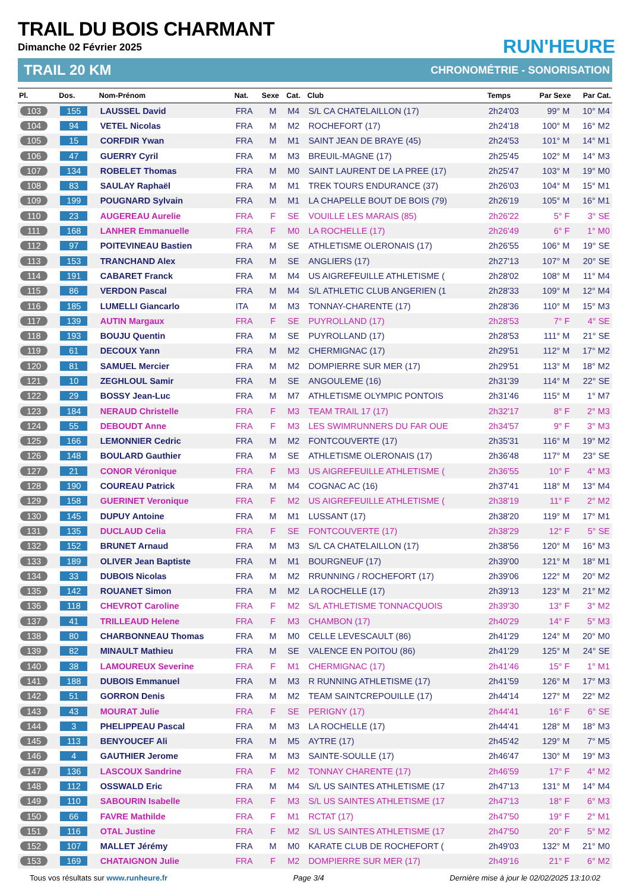TRAIL DU BOIS CHARMANT
Dimanche 02 Février 2025
RUN'HEURE
TRAIL 20 KM CHRONOMÉTRIE - SONORISATION
| Pl. | Dos. | Nom-Prénom | Nat. | Sexe | Cat. | Club | Temps | Par Sexe | Par Cat. |
| --- | --- | --- | --- | --- | --- | --- | --- | --- | --- |
| 103 | 155 | LAUSSEL David | FRA | M | M4 | S/L CA CHATELAILLON (17) | 2h24'03 | 99° M | 10° M4 |
| 104 | 94 | VETEL Nicolas | FRA | M | M2 | ROCHEFORT (17) | 2h24'18 | 100° M | 16° M2 |
| 105 | 15 | CORFDIR Ywan | FRA | M | M1 | SAINT JEAN DE BRAYE (45) | 2h24'53 | 101° M | 14° M1 |
| 106 | 47 | GUERRY Cyril | FRA | M | M3 | BREUIL-MAGNE (17) | 2h25'45 | 102° M | 14° M3 |
| 107 | 134 | ROBELET Thomas | FRA | M | M0 | SAINT LAURENT DE LA PREE (17) | 2h25'47 | 103° M | 19° M0 |
| 108 | 83 | SAULAY Raphaël | FRA | M | M1 | TREK TOURS ENDURANCE (37) | 2h26'03 | 104° M | 15° M1 |
| 109 | 199 | POUGNARD Sylvain | FRA | M | M1 | LA CHAPELLE BOUT DE BOIS (79) | 2h26'19 | 105° M | 16° M1 |
| 110 | 23 | AUGEREAU Aurelie | FRA | F | SE | VOUILLE LES MARAIS (85) | 2h26'22 | 5° F | 3° SE |
| 111 | 168 | LANHER Emmanuelle | FRA | F | M0 | LA ROCHELLE (17) | 2h26'49 | 6° F | 1° M0 |
| 112 | 97 | POITEVINEAU Bastien | FRA | M | SE | ATHLETISME OLERONAIS (17) | 2h26'55 | 106° M | 19° SE |
| 113 | 153 | TRANCHAND Alex | FRA | M | SE | ANGLIERS (17) | 2h27'13 | 107° M | 20° SE |
| 114 | 191 | CABARET Franck | FRA | M | M4 | US AIGREFEUILLE ATHLETISME ( | 2h28'02 | 108° M | 11° M4 |
| 115 | 86 | VERDON Pascal | FRA | M | M4 | S/L ATHLETIC CLUB ANGERIEN (1 | 2h28'33 | 109° M | 12° M4 |
| 116 | 185 | LUMELLI Giancarlo | ITA | M | M3 | TONNAY-CHARENTE (17) | 2h28'36 | 110° M | 15° M3 |
| 117 | 139 | AUTIN Margaux | FRA | F | SE | PUYROLLAND (17) | 2h28'53 | 7° F | 4° SE |
| 118 | 193 | BOUJU Quentin | FRA | M | SE | PUYROLLAND (17) | 2h28'53 | 111° M | 21° SE |
| 119 | 61 | DECOUX Yann | FRA | M | M2 | CHERMIGNAC (17) | 2h29'51 | 112° M | 17° M2 |
| 120 | 81 | SAMUEL Mercier | FRA | M | M2 | DOMPIERRE SUR MER (17) | 2h29'51 | 113° M | 18° M2 |
| 121 | 10 | ZEGHLOUL Samir | FRA | M | SE | ANGOULEME (16) | 2h31'39 | 114° M | 22° SE |
| 122 | 29 | BOSSY Jean-Luc | FRA | M | M7 | ATHLETISME OLYMPIC PONTOIS | 2h31'46 | 115° M | 1° M7 |
| 123 | 184 | NERAUD Christelle | FRA | F | M3 | TEAM TRAIL 17 (17) | 2h32'17 | 8° F | 2° M3 |
| 124 | 55 | DEBOUDT Anne | FRA | F | M3 | LES SWIMRUNNERS DU FAR OUE | 2h34'57 | 9° F | 3° M3 |
| 125 | 166 | LEMONNIER Cedric | FRA | M | M2 | FONTCOUVERTE (17) | 2h35'31 | 116° M | 19° M2 |
| 126 | 148 | BOULARD Gauthier | FRA | M | SE | ATHLETISME OLERONAIS (17) | 2h36'48 | 117° M | 23° SE |
| 127 | 21 | CONOR Véronique | FRA | F | M3 | US AIGREFEUILLE ATHLETISME ( | 2h36'55 | 10° F | 4° M3 |
| 128 | 190 | COUREAU Patrick | FRA | M | M4 | COGNAC AC (16) | 2h37'41 | 118° M | 13° M4 |
| 129 | 158 | GUERINET Veronique | FRA | F | M2 | US AIGREFEUILLE ATHLETISME ( | 2h38'19 | 11° F | 2° M2 |
| 130 | 145 | DUPUY Antoine | FRA | M | M1 | LUSSANT (17) | 2h38'20 | 119° M | 17° M1 |
| 131 | 135 | DUCLAUD Celia | FRA | F | SE | FONTCOUVERTE (17) | 2h38'29 | 12° F | 5° SE |
| 132 | 152 | BRUNET Arnaud | FRA | M | M3 | S/L CA CHATELAILLON (17) | 2h38'56 | 120° M | 16° M3 |
| 133 | 189 | OLIVER Jean Baptiste | FRA | M | M1 | BOURGNEUF (17) | 2h39'00 | 121° M | 18° M1 |
| 134 | 33 | DUBOIS Nicolas | FRA | M | M2 | RRUNNING / ROCHEFORT (17) | 2h39'06 | 122° M | 20° M2 |
| 135 | 142 | ROUANET Simon | FRA | M | M2 | LA ROCHELLE (17) | 2h39'13 | 123° M | 21° M2 |
| 136 | 118 | CHEVROT Caroline | FRA | F | M2 | S/L ATHLETISME TONNACQUOIS | 2h39'30 | 13° F | 3° M2 |
| 137 | 41 | TRILLEAUD Helene | FRA | F | M3 | CHAMBON (17) | 2h40'29 | 14° F | 5° M3 |
| 138 | 80 | CHARBONNEAU Thomas | FRA | M | M0 | CELLE LEVESCAULT (86) | 2h41'29 | 124° M | 20° M0 |
| 139 | 82 | MINAULT Mathieu | FRA | M | SE | VALENCE EN POITOU (86) | 2h41'29 | 125° M | 24° SE |
| 140 | 38 | LAMOUREUX Severine | FRA | F | M1 | CHERMIGNAC (17) | 2h41'46 | 15° F | 1° M1 |
| 141 | 188 | DUBOIS Emmanuel | FRA | M | M3 | R RUNNING ATHLETISME (17) | 2h41'59 | 126° M | 17° M3 |
| 142 | 51 | GORRON Denis | FRA | M | M2 | TEAM SAINTCREPOUILLE (17) | 2h44'14 | 127° M | 22° M2 |
| 143 | 43 | MOURAT Julie | FRA | F | SE | PERIGNY (17) | 2h44'41 | 16° F | 6° SE |
| 144 | 3 | PHELIPPEAU Pascal | FRA | M | M3 | LA ROCHELLE (17) | 2h44'41 | 128° M | 18° M3 |
| 145 | 113 | BENYOUCEF Ali | FRA | M | M5 | AYTRE (17) | 2h45'42 | 129° M | 7° M5 |
| 146 | 4 | GAUTHIER Jerome | FRA | M | M3 | SAINTE-SOULLE (17) | 2h46'47 | 130° M | 19° M3 |
| 147 | 136 | LASCOUX Sandrine | FRA | F | M2 | TONNAY CHARENTE (17) | 2h46'59 | 17° F | 4° M2 |
| 148 | 112 | OSSWALD Eric | FRA | M | M4 | S/L US SAINTES ATHLETISME (17 | 2h47'13 | 131° M | 14° M4 |
| 149 | 110 | SABOURIN Isabelle | FRA | F | M3 | S/L US SAINTES ATHLETISME (17 | 2h47'13 | 18° F | 6° M3 |
| 150 | 66 | FAVRE Mathilde | FRA | F | M1 | RCTAT (17) | 2h47'50 | 19° F | 2° M1 |
| 151 | 116 | OTAL Justine | FRA | F | M2 | S/L US SAINTES ATHLETISME (17 | 2h47'50 | 20° F | 5° M2 |
| 152 | 107 | MALLET Jérémy | FRA | M | M0 | KARATE CLUB DE ROCHEFORT ( | 2h49'03 | 132° M | 21° M0 |
| 153 | 169 | CHATAIGNON Julie | FRA | F | M2 | DOMPIERRE SUR MER (17) | 2h49'16 | 21° F | 6° M2 |
Tous vos résultats sur www.runheure.fr Page 3/4 Dernière mise à jour le 02/02/2025 13:10:02